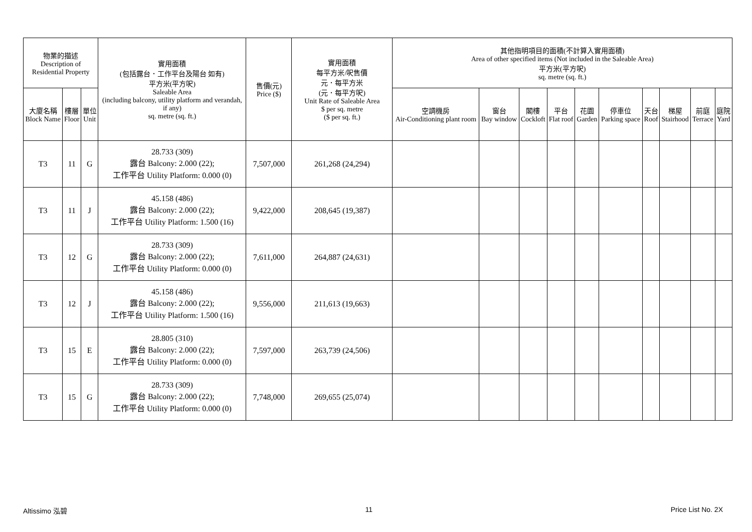| 物業的描述 Description of Residential Property | | | 實用面積 (包括露台．工作平台及陽台 如有) 平方米(平方呎) Saleable Area (including balcony, utility platform and verandah, if any) sq. metre (sq. ft.) | 售價(元) Price ($) | 實用面積 每平方米/呎售價 元．每平方米 (元．每平方呎) Unit Rate of Saleable Area $ per sq. metre ($ per sq. ft.) | 其他指明項目的面積(不計算入實用面積) Area of other specified items (Not included in the Saleable Area) 平方米(平方呎) sq. metre (sq. ft.) | | | | | | | | | |
| --- | --- | --- | --- | --- | --- | --- | --- | --- | --- | --- | --- | --- | --- | --- | --- |
| 大廈名稱 Block Name | 樓層 Floor | 單位 Unit | | | | 空調機房 Air-Conditioning plant room | 窗台 Bay window | 閣樓 Cockloft | 平台 Flat roof | 花園 Garden | 停車位 Parking space | 天台 Roof | 梯屋 Stairhood | 前庭 Terrace | 庭院 Yard |
| T3 | 11 | G | 28.733 (309) 露台 Balcony: 2.000 (22); 工作平台 Utility Platform: 0.000 (0) | 7,507,000 | 261,268 (24,294) | | | | | | | | | | |
| T3 | 11 | J | 45.158 (486) 露台 Balcony: 2.000 (22); 工作平台 Utility Platform: 1.500 (16) | 9,422,000 | 208,645 (19,387) | | | | | | | | | | |
| T3 | 12 | G | 28.733 (309) 露台 Balcony: 2.000 (22); 工作平台 Utility Platform: 0.000 (0) | 7,611,000 | 264,887 (24,631) | | | | | | | | | | |
| T3 | 12 | J | 45.158 (486) 露台 Balcony: 2.000 (22); 工作平台 Utility Platform: 1.500 (16) | 9,556,000 | 211,613 (19,663) | | | | | | | | | | |
| T3 | 15 | E | 28.805 (310) 露台 Balcony: 2.000 (22); 工作平台 Utility Platform: 0.000 (0) | 7,597,000 | 263,739 (24,506) | | | | | | | | | | |
| T3 | 15 | G | 28.733 (309) 露台 Balcony: 2.000 (22); 工作平台 Utility Platform: 0.000 (0) | 7,748,000 | 269,655 (25,074) | | | | | | | | | | |
Altissimo 泓碧 11 Price List No. 2X